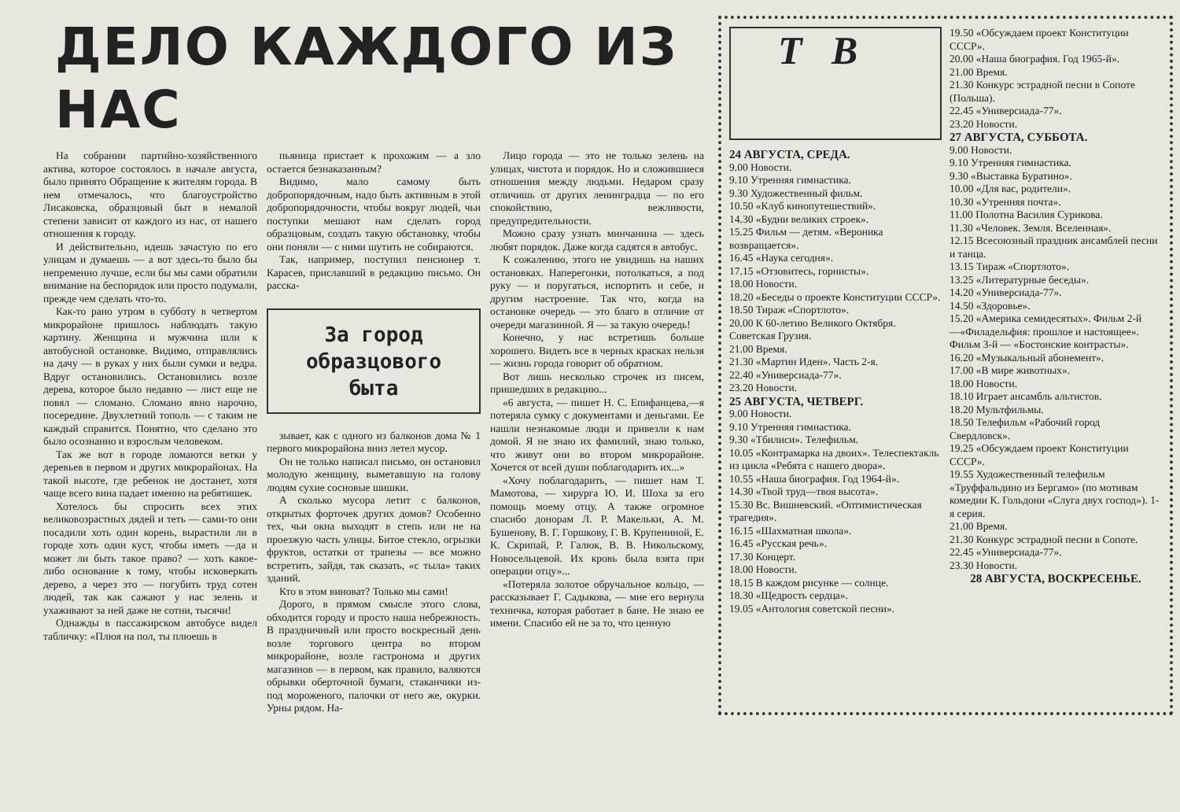ДЕЛО КАЖДОГО ИЗ НАС
На собрании партийно-хозяйственного актива, которое состоялось в начале августа, было принято Обращение к жителям города. В нем отмечалось, что благоустройство Лисаковска, образцовый быт в немалой степени зависит от каждого из нас, от нашего отношения к городу.
И действительно, идешь зачастую по его улицам и думаешь — а вот здесь-то было бы непременно лучше, если бы мы сами обратили внимание на беспорядок или просто подумали, прежде чем сделать что-то.
Как-то рано утром в субботу в четвертом микрорайоне пришлось наблюдать такую картину. Женщина и мужчина шли к автобусной остановке. Видимо, отправлялись на дачу — в руках у них были сумки и ведра. Вдруг остановились. Остановились возле дерева, которое было недавно — лист еще не повял — сломано. Сломано явно нарочно, посередине. Двухлетний тополь — с таким не каждый справится. Понятно, что сделано это было осознанно и взрослым человеком.
Так же вот в городе ломаются ветки у деревьев в первом и других микрорайонах. На такой высоте, где ребенок не достанет, хотя чаще всего вина падает именно на ребятишек.
Хотелось бы спросить всех этих великовозрастных дядей и теть — сами-то они посадили хоть один корень, вырастили ли в городе хоть один куст, чтобы иметь —да и может ли быть такое право? — хоть какое-либо основание к тому, чтобы исковеркать дерево, а через это — погубить труд сотен людей, так как сажают у нас зелень и ухаживают за ней даже не сотни, тысячи!
Однажды в пассажирском автобусе видел табличку: «Плюя на пол, ты плюешь в
пьяница пристает к прохожим — а зло остается безнаказанным?
Видимо, мало самому быть добропорядочным, надо быть активным в этой добропорядочности, чтобы вокруг людей, чьи поступки мешают нам сделать город образцовым, создать такую обстановку, чтобы они поняли — с ними шутить не собираются.
Так, например, поступил пенсионер т. Карасев, приславший в редакцию письмо. Он расска-
За город образцового быта
зывает, как с одного из балконов дома № 1 первого микрорайона вниз летел мусор.
Он не только написал письмо, он остановил молодую женщину, выметавшую на голову людям сухие сосновые шишки.
А сколько мусора летит с балконов, открытых форточек других домов? Особенно тех, чьи окна выходят в степь или не на проезжую часть улицы. Битое стекло, огрызки фруктов, остатки от трапезы — все можно встретить, зайдя, так сказать, «с тыла» таких зданий.
Кто в этом виноват? Только мы сами!
Дорого, в прямом смысле этого слова, обходится городу и просто наша небрежность. В праздничный или просто воскресный день возле торгового центра во втором микрорайоне, возле гастронома и других магазинов — в первом, как правило, валяются обрывки оберточной бумаги, стаканчики из-под мороженого, палочки от него же, окурки. Урны рядом. На-
Лицо города — это не только зелень на улицах, чистота и порядок. Но и сложившиеся отношения между людьми. Недаром сразу отличишь от других ленинградца — по его спокойствию, вежливости, предупредительности.
Можно сразу узнать минчанина — здесь любят порядок. Даже когда садятся в автобус.
К сожалению, этого не увидишь на наших остановках. Наперегонки, потолкаться, а под руку — и поругаться, испортить и себе, и другим настроение. Так что, когда на остановке очередь — это благо в отличие от очереди магазинной. Я — за такую очередь!
Конечно, у нас встретишь больше хорошего. Видеть все в черных красках нельзя — жизнь города говорит об обратном.
Вот лишь несколько строчек из писем, пришедших в редакцию...
«6 августа, — пишет Н. С. Епифанцева,—я потеряла сумку с документами и деньгами. Ее нашли незнакомые люди и привезли к нам домой. Я не знаю их фамилий, знаю только, что живут они во втором микрорайоне. Хочется от всей души поблагодарить их...»
«Хочу поблагодарить, — пишет нам Т. Мамотова, — хирурга Ю. И. Шоха за его помощь моему отцу. А также огромное спасибо донорам Л. Р. Макельки, А. М. Бушенову, В. Г. Горшкову, Г. В. Крупениной, Е. К. Скрипай, Р. Галюк, В. В. Никольскому, Новосельцевой. Их кровь была взята при операции отцу»...
«Потеряла золотое обручальное кольцо, — рассказывает Г. Садыкова, — мне его вернула техничка, которая работает в бане. Не знаю ее имени. Спасибо ей не за то, что ценную
Т В
24 АВГУСТА, СРЕДА.
9.00 Новости.
9.10 Утренняя гимнастика.
9.30 Художественный фильм.
10.50 «Клуб кинопутешествий».
14.30 «Будни великих строек».
15.25 Фильм — детям. «Вероника возвращается».
16.45 «Наука сегодня».
17.15 «Отзовитесь, горнисты».
18.00 Новости.
18.20 «Беседы о проекте Конституции СССР».
18.50 Тираж «Спортлото».
20.00 К 60-летию Великого Октября. Советская Грузия.
21.00 Время.
21.30 «Мартин Иден». Часть 2-я.
22.40 «Универсиада-77».
23.20 Новости.
25 АВГУСТА, ЧЕТВЕРГ.
9.00 Новости.
9.10 Утренняя гимнастика.
9.30 «Тбилиси». Телефильм.
10.05 «Контрамарка на двоих». Телеспектакль из цикла «Ребята с нашего двора».
10.55 «Наша биография. Год 1964-й».
14.30 «Твой труд—твоя высота».
15.30 Вс. Вишневский. «Оптимистическая трагедия».
16.15 «Шахматная школа».
16.45 «Русская речь».
17.30 Концерт.
18.00 Новости.
18.15 В каждом рисунке — солнце.
18.30 «Щедрость сердца».
19.05 «Антология советской песни».
19.50 «Обсуждаем проект Конституции СССР».
20.00 «Наша биография. Год 1965-й».
21.00 Время.
21.30 Конкурс эстрадной песни в Сопоте (Польша).
22.45 «Универсиада-77».
23.20 Новости.
27 АВГУСТА, СУББОТА.
9.00 Новости.
9.10 Утренняя гимнастика.
9.30 «Выставка Буратино».
10.00 «Для вас, родители».
10.30 «Утренняя почта».
11.00 Полотна Василия Сурикова.
11.30 «Человек. Земля. Вселенная».
12.15 Всесоюзный праздник ансамблей песни и танца.
13.15 Тираж «Спортлото».
13.25 «Литературные беседы».
14.20 «Универсиада-77».
14.50 «Здоровье».
15.20 «Америка семидесятых». Фильм 2-й—«Филадельфия: прошлое и настоящее». Фильм 3-й — «Бостонские контрасты».
16.20 «Музыкальный абонемент».
17.00 «В мире животных».
18.00 Новости.
18.10 Играет ансамбль альтистов.
18.20 Мультфильмы.
18.50 Телефильм «Рабочий город Свердловск».
19.25 «Обсуждаем проект Конституции СССР».
19.55 Художественный телефильм «Труффальдино из Бергамо» (по мотивам комедии К. Гольдони «Слуга двух господ»). 1-я серия.
21.00 Время.
21.30 Конкурс эстрадной песни в Сопоте.
22.45 «Универсиада-77».
23.30 Новости.
28 АВГУСТА, ВОСКРЕСЕНЬЕ.